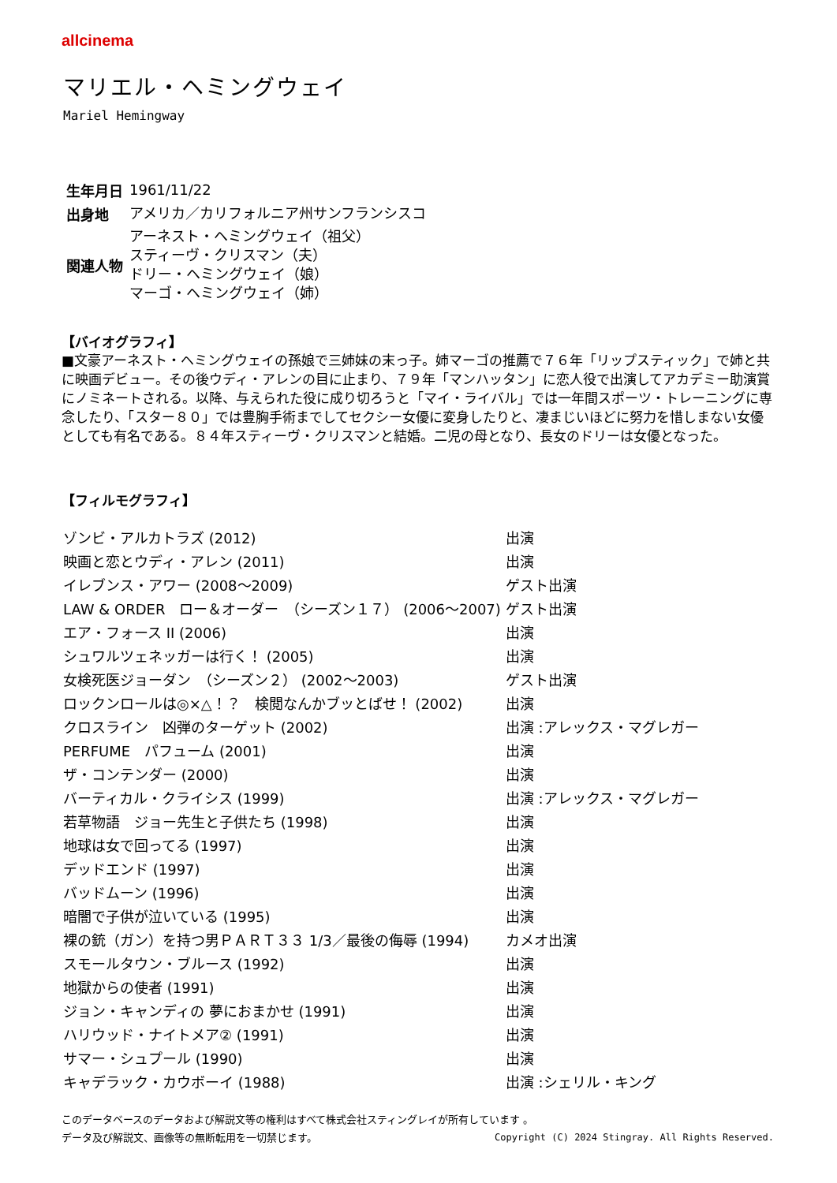allcinema
マリエル・ヘミングウェイ
Mariel Hemingway
| 生年月日 | 1961/11/22 |
| 出身地 | アメリカ／カリフォルニア州サンフランシスコ |
| 関連人物 | アーネスト・ヘミングウェイ（祖父） スティーヴ・クリスマン（夫） ドリー・ヘミングウェイ（娘） マーゴ・ヘミングウェイ（姉） |
【バイオグラフィ】
■文豪アーネスト・ヘミングウェイの孫娘で三姉妹の末っ子。姉マーゴの推薦で７６年「リップスティック」で姉と共に映画デビュー。その後ウディ・アレンの目に止まり、７９年「マンハッタン」に恋人役で出演してアカデミー助演賞にノミネートされる。以降、与えられた役に成り切ろうと「マイ・ライバル」では一年間スポーツ・トレーニングに専念したり、「スター８０」では豊胸手術までしてセクシー女優に変身したりと、凄まじいほどに努力を惜しまない女優としても有名である。８４年スティーヴ・クリスマンと結婚。二児の母となり、長女のドリーは女優となった。
【フィルモグラフィ】
| ゾンビ・アルカトラズ (2012) | 出演 |
| 映画と恋とウディ・アレン (2011) | 出演 |
| イレブンス・アワー (2008～2009) | ゲスト出演 |
| LAW & ORDER ロー＆オーダー （シーズン１７） (2006～2007) | ゲスト出演 |
| エア・フォース II (2006) | 出演 |
| シュワルツェネッガーは行く！ (2005) | 出演 |
| 女検死医ジョーダン （シーズン２） (2002～2003) | ゲスト出演 |
| ロックンロールは◎×△！？ 検閲なんかブッとばせ！ (2002) | 出演 |
| クロスライン 凶弾のターゲット (2002) | 出演 :アレックス・マグレガー |
| PERFUME パフューム (2001) | 出演 |
| ザ・コンテンダー (2000) | 出演 |
| バーティカル・クライシス (1999) | 出演 :アレックス・マグレガー |
| 若草物語 ジョー先生と子供たち (1998) | 出演 |
| 地球は女で回ってる (1997) | 出演 |
| デッドエンド (1997) | 出演 |
| バッドムーン (1996) | 出演 |
| 暗闇で子供が泣いている (1995) | 出演 |
| 裸の銃（ガン）を持つ男ＰＡＲＴ３３ 1/3／最後の侮辱 (1994) | カメオ出演 |
| スモールタウン・ブルース (1992) | 出演 |
| 地獄からの使者 (1991) | 出演 |
| ジョン・キャンディの 夢におまかせ (1991) | 出演 |
| ハリウッド・ナイトメア② (1991) | 出演 |
| サマー・シュプール (1990) | 出演 |
| キャデラック・カウボーイ (1988) | 出演 :シェリル・キング |
このデータベースのデータおよび解説文等の権利はすべて株式会社スティングレイが所有しています 。
Copyright (C) 2024 Stingray. All Rights Reserved. データ及び解説文、画像等の無断転用を一切禁じます。